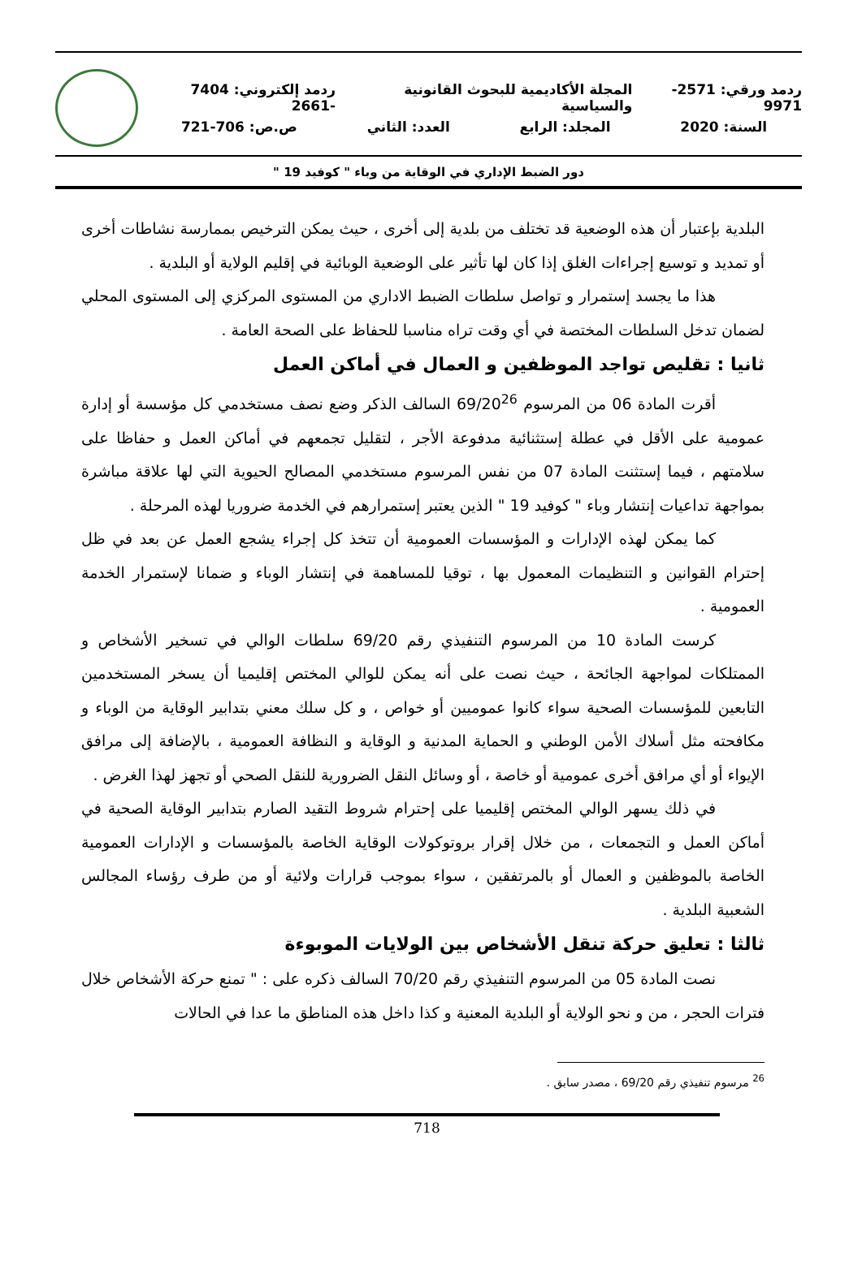ردمد ورقي: 2571- 9971 المجلة الأكاديمية للبحوث القانونية والسياسية ردمد إلكتروني: 7404 -2661
السنة: 2020 المجلد: الرابع العدد: الثاني ص.ص: 706-721
دور الضبط الإداري في الوقاية من وباء " كوفيد 19 "
البلدية بإعتبار أن هذه الوضعية قد تختلف من بلدية إلى أخرى ، حيث يمكن الترخيص بممارسة نشاطات أخرى أو تمديد و توسيع إجراءات الغلق إذا كان لها تأثير على الوضعية الوبائية في إقليم الولاية أو البلدية .
هذا ما يجسد إستمرار و تواصل سلطات الضبط الاداري من المستوى المركزي إلى المستوى المحلي لضمان تدخل السلطات المختصة في أي وقت تراه مناسبا للحفاظ على الصحة العامة .
ثانيا : تقليص تواجد الموظفين و العمال في أماكن العمل
أقرت المادة 06 من المرسوم 69/20<sup>26</sup> السالف الذكر وضع نصف مستخدمي كل مؤسسة أو إدارة عمومية على الأقل في عطلة إستثنائية مدفوعة الأجر ، لتقليل تجمعهم في أماكن العمل و حفاظا على سلامتهم ، فيما إستثنت المادة 07 من نفس المرسوم مستخدمي المصالح الحيوية التي لها علاقة مباشرة بمواجهة تداعيات إنتشار وباء " كوفيد 19 " الذين يعتبر إستمرارهم في الخدمة ضروريا لهذه المرحلة .
كما يمكن لهذه الإدارات و المؤسسات العمومية أن تتخذ كل إجراء يشجع العمل عن بعد في ظل إحترام القوانين و التنظيمات المعمول بها ، توقيا للمساهمة في إنتشار الوباء و ضمانا لإستمرار الخدمة العمومية .
كرست المادة 10 من المرسوم التنفيذي رقم 69/20 سلطات الوالي في تسخير الأشخاص و الممتلكات لمواجهة الجائحة ، حيث نصت على أنه يمكن للوالي المختص إقليميا أن يسخر المستخدمين التابعين للمؤسسات الصحية سواء كانوا عموميين أو خواص ، و كل سلك معني بتدابير الوقاية من الوباء و مكافحته مثل أسلاك الأمن الوطني و الحماية المدنية و الوقاية و النظافة العمومية ، بالإضافة إلى مرافق الإيواء أو أي مرافق أخرى عمومية أو خاصة ، أو وسائل النقل الضرورية للنقل الصحي أو تجهز لهذا الغرض .
في ذلك يسهر الوالي المختص إقليميا على إحترام شروط التقيد الصارم بتدابير الوقاية الصحية في أماكن العمل و التجمعات ، من خلال إقرار بروتوكولات الوقاية الخاصة بالمؤسسات و الإدارات العمومية الخاصة بالموظفين و العمال أو بالمرتفقين ، سواء بموجب قرارات ولائية أو من طرف رؤساء المجالس الشعبية البلدية .
ثالثا : تعليق حركة تنقل الأشخاص بين الولايات الموبوءة
نصت المادة 05 من المرسوم التنفيذي رقم 70/20 السالف ذكره على : " تمنع حركة الأشخاص خلال فترات الحجر ، من و نحو الولاية أو البلدية المعنية و كذا داخل هذه المناطق ما عدا في الحالات
<sup>26</sup> مرسوم تنفيذي رقم 69/20 ، مصدر سابق .
718